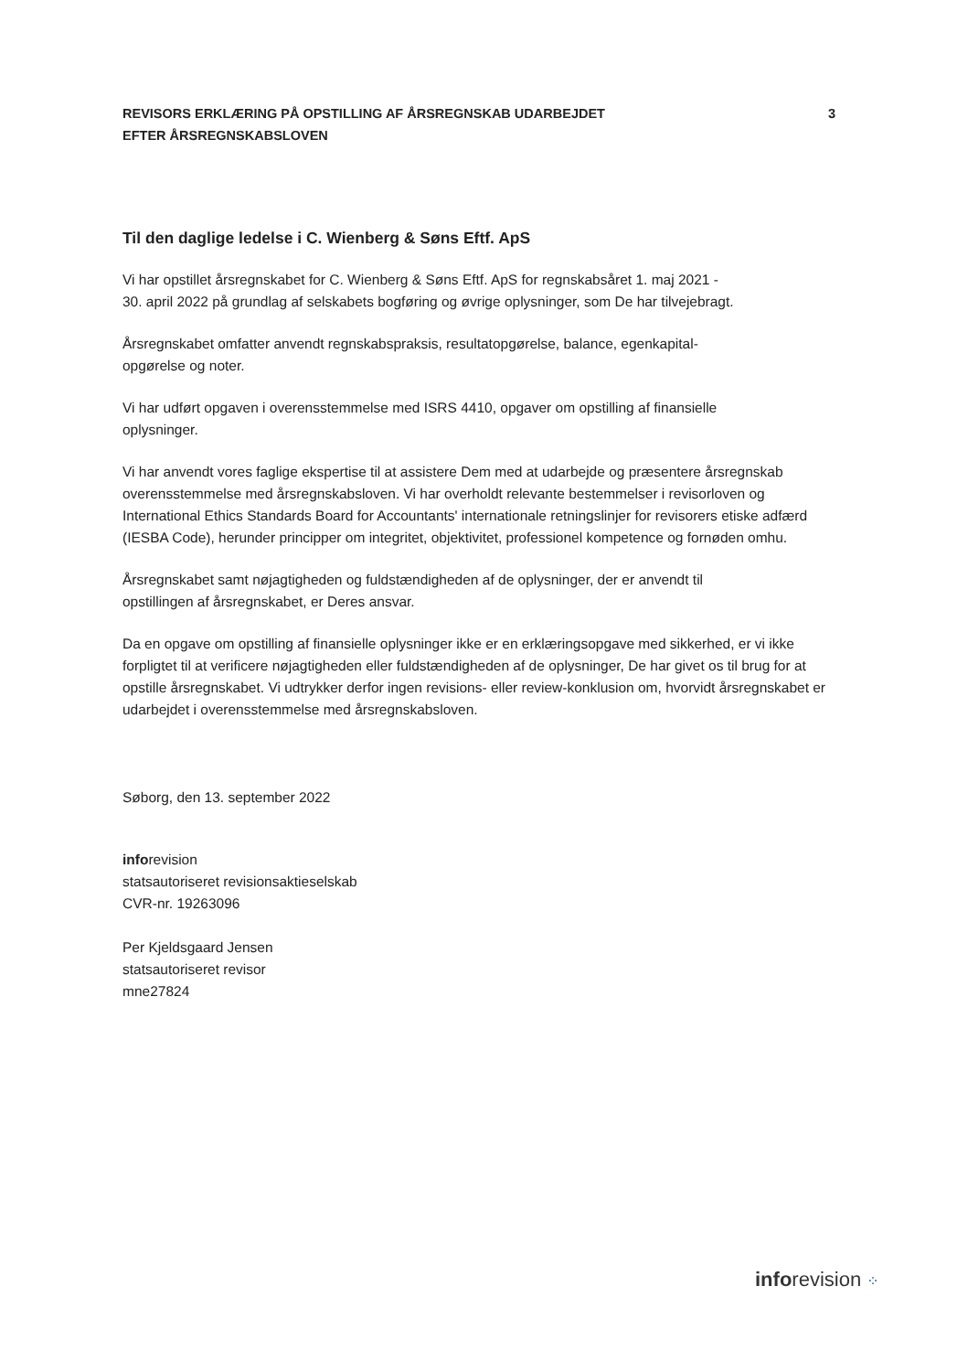REVISORS ERKLÆRING PÅ OPSTILLING AF ÅRSREGNSKAB UDARBEJDET
EFTER ÅRSREGNSKABSLOVEN
3
Til den daglige ledelse i C. Wienberg & Søns Eftf. ApS
Vi har opstillet årsregnskabet for C. Wienberg & Søns Eftf. ApS for regnskabsåret 1. maj 2021 -
30. april 2022 på grundlag af selskabets bogføring og øvrige oplysninger, som De har tilvejebragt.
Årsregnskabet omfatter anvendt regnskabspraksis, resultatopgørelse, balance, egenkapital-
opgørelse og noter.
Vi har udført opgaven i overensstemmelse med ISRS 4410, opgaver om opstilling af finansielle
oplysninger.
Vi har anvendt vores faglige ekspertise til at assistere Dem med at udarbejde og præsentere årsregnskab
overensstemmelse med årsregnskabsloven. Vi har overholdt relevante bestemmelser i revisorloven og International Ethics Standards Board for Accountants' internationale retningslinjer for revisorers etiske adfærd (IESBA Code), herunder principper om integritet, objektivitet, professionel kompetence og fornøden omhu.
Årsregnskabet samt nøjagtigheden og fuldstændigheden af de oplysninger, der er anvendt til
opstillingen af årsregnskabet, er Deres ansvar.
Da en opgave om opstilling af finansielle oplysninger ikke er en erklæringsopgave med sikkerhed, er vi ikke forpligtet til at verificere nøjagtigheden eller fuldstændigheden af de oplysninger, De har givet os til brug for at opstille årsregnskabet. Vi udtrykker derfor ingen revisions- eller review-konklusion om, hvorvidt årsregnskabet er udarbejdet i overensstemmelse med årsregnskabsloven.
Søborg, den 13. september 2022
inforevision
statsautoriseret revisionsaktieselskab
CVR-nr. 19263096
Per Kjeldsgaard Jensen
statsautoriseret revisor
mne27824
inforevision ⁘